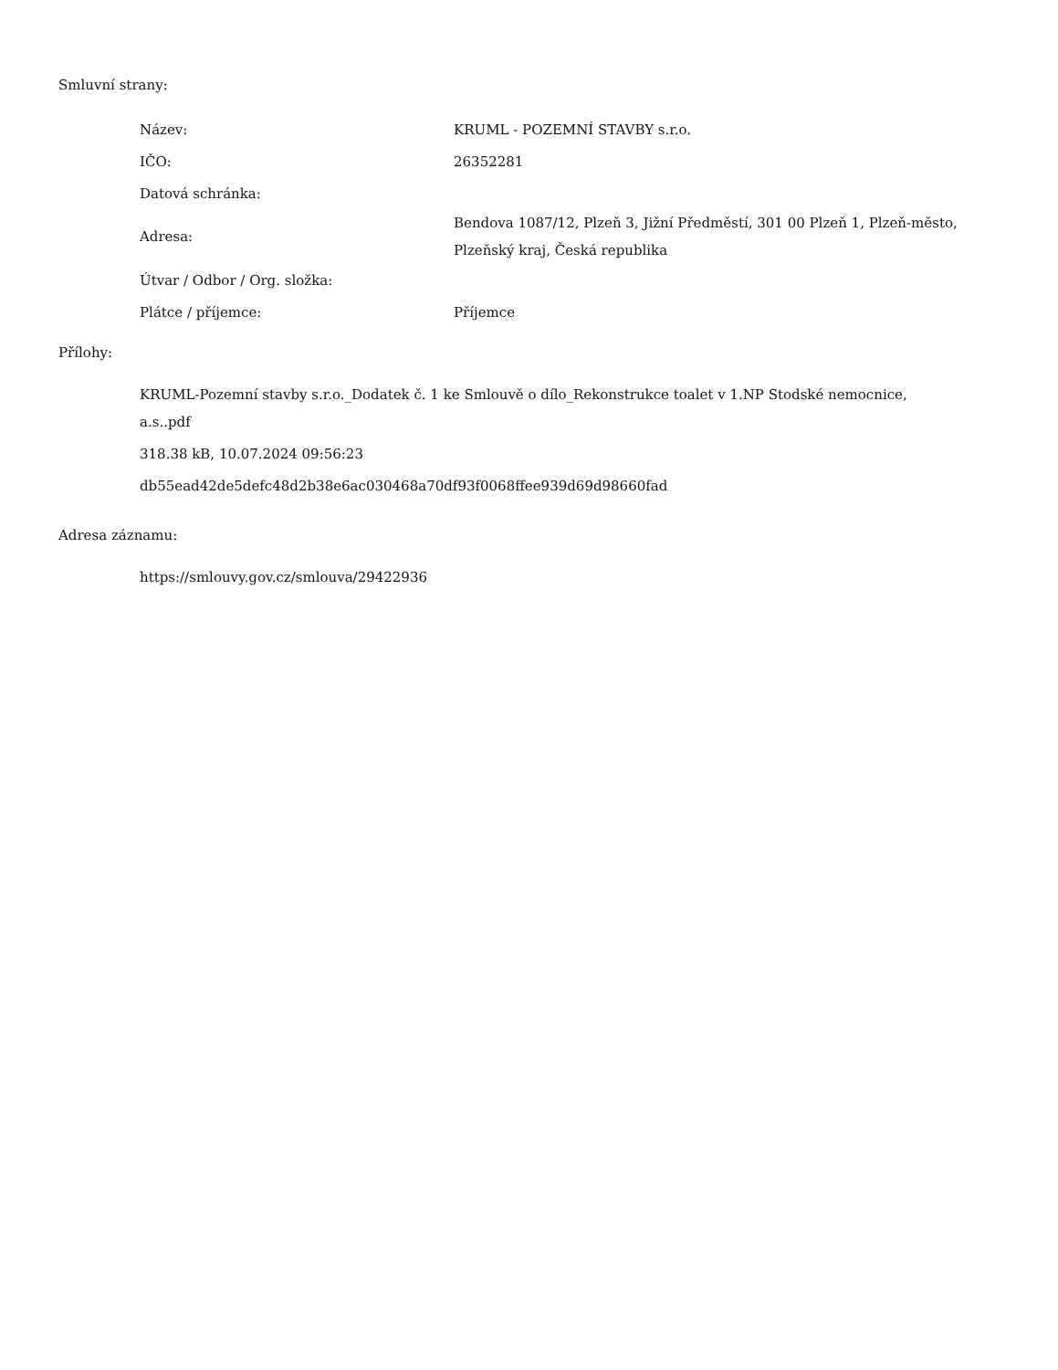Smluvní strany:
| Název: | KRUML - POZEMNÍ STAVBY s.r.o. |
| IČO: | 26352281 |
| Datová schránka: | |
| Adresa: | Bendova 1087/12, Plzeň 3, Jižní Předměstí, 301 00 Plzeň 1, Plzeň-město, Plzeňský kraj, Česká republika |
| Útvar / Odbor / Org. složka: | |
| Plátce / příjemce: | Příjemce |
Přílohy:
KRUML-Pozemní stavby s.r.o._Dodatek č. 1 ke Smlouvě o dílo_Rekonstrukce toalet v 1.NP Stodské nemocnice, a.s..pdf
318.38 kB, 10.07.2024 09:56:23
db55ead42de5defc48d2b38e6ac030468a70df93f0068ffee939d69d98660fad
Adresa záznamu:
https://smlouvy.gov.cz/smlouva/29422936